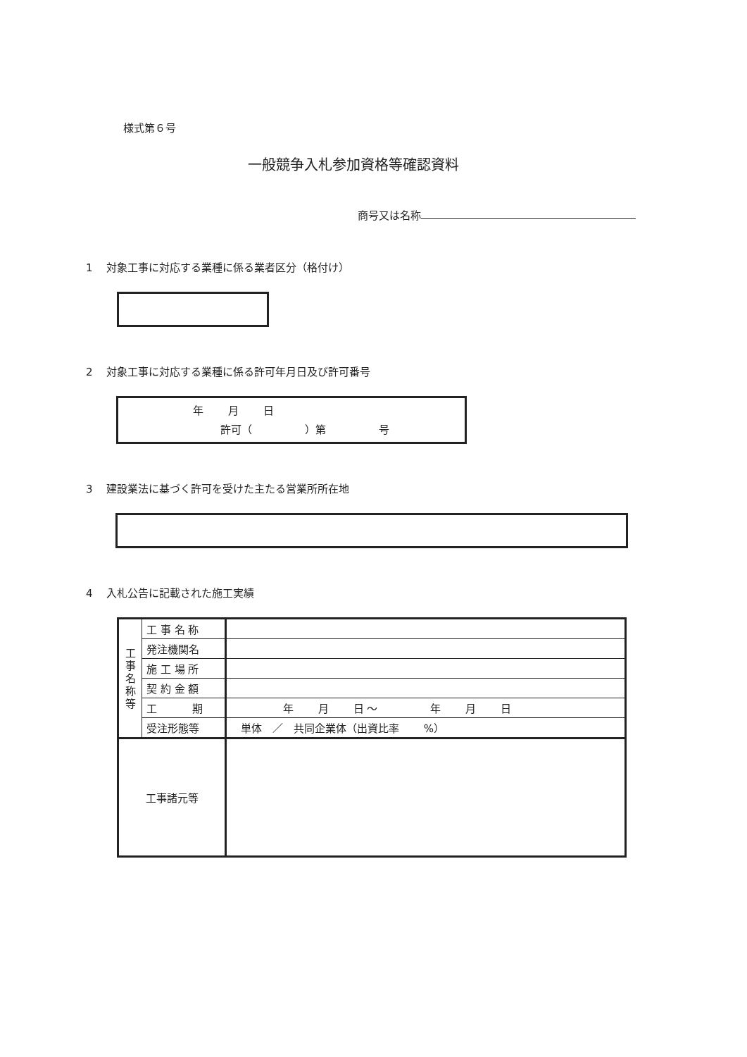様式第６号
一般競争入札参加資格等確認資料
商号又は名称
1　 対象工事に対応する業種に係る業者区分（格付け）
2　 対象工事に対応する業種に係る許可年月日及び許可番号
年　　 月　　 日
許可（　　　　　）第　　　　　号
3　 建設業法に基づく許可を受けた主たる営業所所在地
4　 入札公告に記載された施工実績
| 工 事 名 称 等 | 工 事 名 称 | |
| | 発注機関名 | |
| | 施 工 場 所 | |
| | 契 約 金 額 | |
| | 工 期 | 年 月 日 ～ 年 月 日 |
| | 受注形態等 | 単体 ／ 共同企業体（出資比率 %） |
| 工事諸元等 | | |